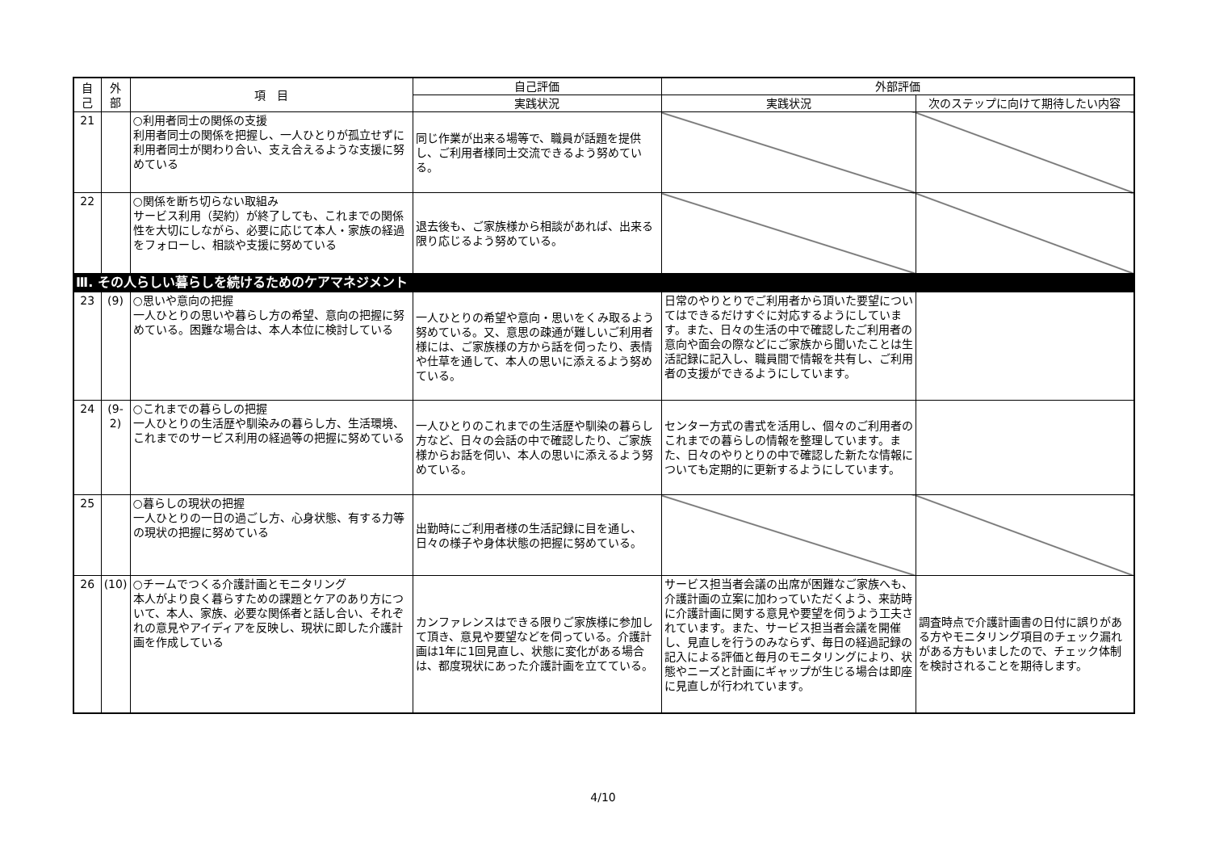| 自 己 | 外 部 | 項 目 | 自己評価 | 外部評価 | |
| --- | --- | --- | --- | --- | --- |
| | | | 実践状況 | 実践状況 | 次のステップに向けて期待したい内容 |
| 21 | | ○利用者同士の関係の支援 利用者同士の関係を把握し、一人ひとりが孤立せずに利用者同士が関わり合い、支え合えるような支援に努めている | 同じ作業が出来る場等で、職員が話題を提供し、ご利用者様同士交流できるよう努めている。 | | |
| 22 | | ○関係を断ち切らない取組み サービス利用（契約）が終了しても、これまでの関係性を大切にしながら、必要に応じて本人・家族の経過をフォローし、相談や支援に努めている | 退去後も、ご家族様から相談があれば、出来る限り応じるよう努めている。 | | |
| Ⅲ. その人らしい暮らしを続けるためのケアマネジメント | | | | | |
| 23 | (9) | ○思いや意向の把握 一人ひとりの思いや暮らし方の希望、意向の把握に努めている。困難な場合は、本人本位に検討している | 一人ひとりの希望や意向・思いをくみ取るよう努めている。又、意思の疎通が難しいご利用者様には、ご家族様の方から話を伺ったり、表情や仕草を通して、本人の思いに添えるよう努めている。 | 日常のやりとりでご利用者から頂いた要望についてはできるだけすぐに対応するようにしています。また、日々の生活の中で確認したご利用者の意向や面会の際などにご家族から聞いたことは生活記録に記入し、職員間で情報を共有し、ご利用者の支援ができるようにしています。 | |
| 24 | (9-2) | ○これまでの暮らしの把握 一人ひとりの生活歴や馴染みの暮らし方、生活環境、これまでのサービス利用の経過等の把握に努めている | 一人ひとりのこれまでの生活歴や馴染の暮らし方など、日々の会話の中で確認したり、ご家族様からお話を伺い、本人の思いに添えるよう努めている。 | センター方式の書式を活用し、個々のご利用者のこれまでの暮らしの情報を整理しています。また、日々のやりとりの中で確認した新たな情報についても定期的に更新するようにしています。 | |
| 25 | | ○暮らしの現状の把握 一人ひとりの一日の過ごし方、心身状態、有する力等の現状の把握に努めている | 出勤時にご利用者様の生活記録に目を通し、日々の様子や身体状態の把握に努めている。 | | |
| 26 | (10) | ○チームでつくる介護計画とモニタリング 本人がより良く暮らすための課題とケアのあり方について、本人、家族、必要な関係者と話し合い、それぞれの意見やアイディアを反映し、現状に即した介護計画を作成している | カンファレンスはできる限りご家族様に参加して頂き、意見や要望などを伺っている。介護計画は1年に1回見直し、状態に変化がある場合は、都度現状にあった介護計画を立てている。 | サービス担当者会議の出席が困難なご家族へも、介護計画の立案に加わっていただくよう、来訪時に介護計画に関する意見や要望を伺うよう工夫されています。また、サービス担当者会議を開催し、見直しを行うのみならず、毎日の経過記録の記入による評価と毎月のモニタリングにより、状態やニーズと計画にギャップが生じる場合は即座に見直しが行われています。 | 調査時点で介護計画書の日付に誤りがある方やモニタリング項目のチェック漏れがある方もいましたので、チェック体制を検討されることを期待します。 |
4/10